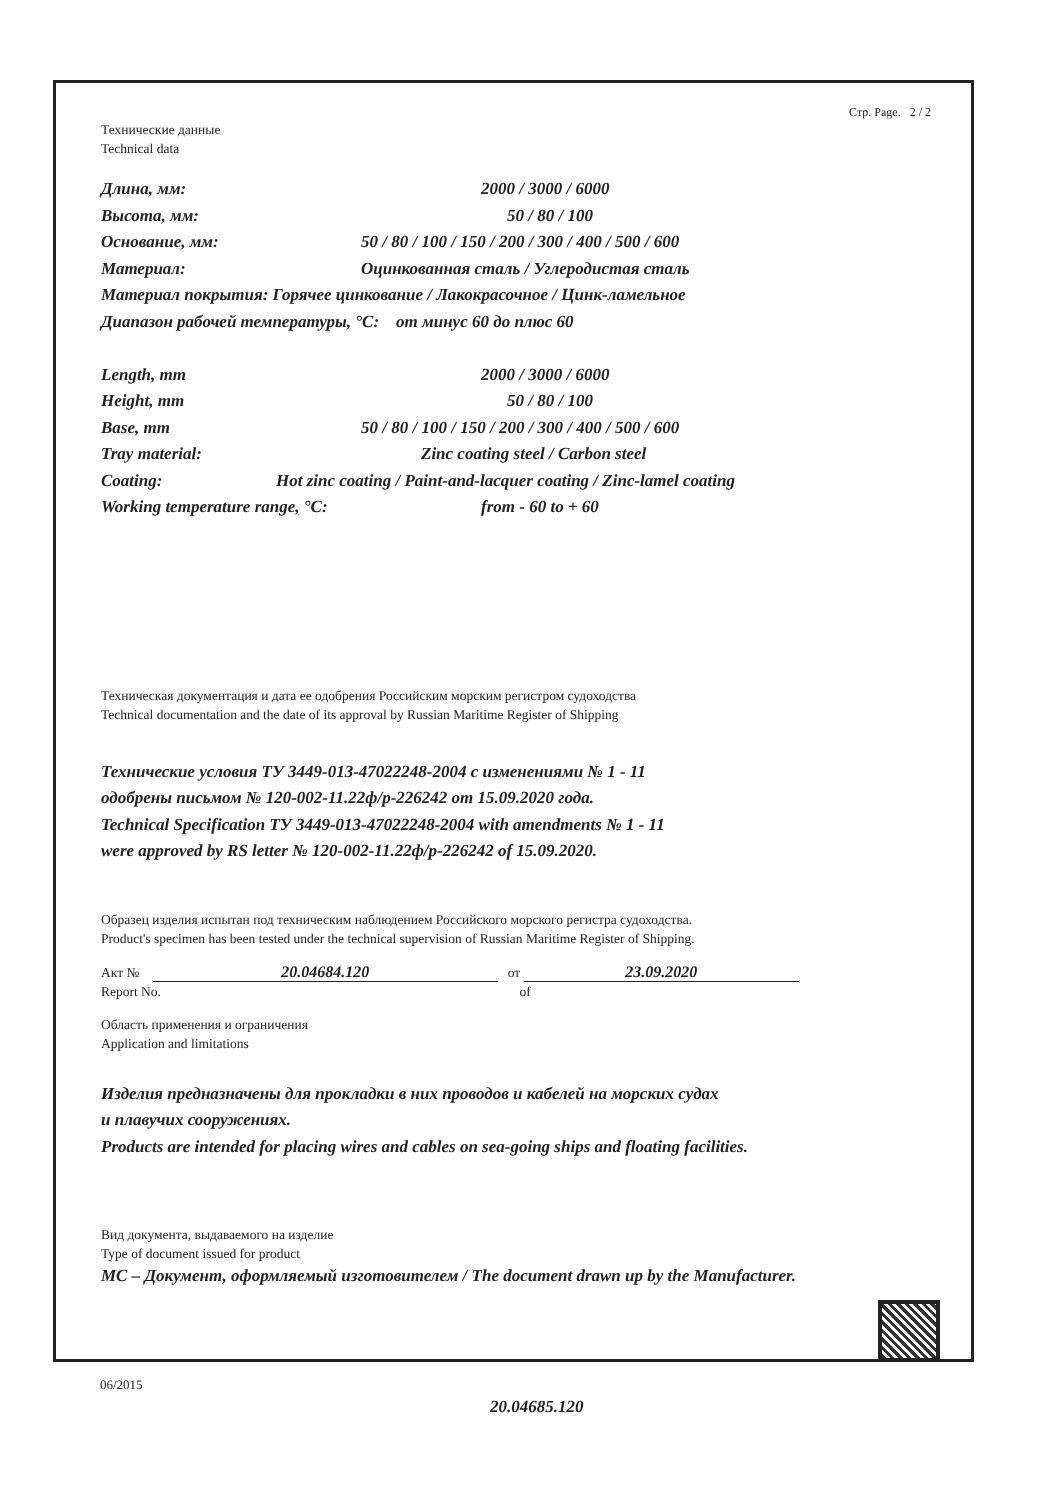Стр. Page. 2 / 2
Технические данные
Technical data
Длина, мм: 2000 / 3000 / 6000
Высота, мм: 50 / 80 / 100
Основание, мм: 50 / 80 / 100 / 150 / 200 / 300 / 400 / 500 / 600
Материал: Оцинкованная сталь / Углеродистая сталь
Материал покрытия: Горячее цинкование / Лакокрасочное / Цинк-ламельное
Диапазон рабочей температуры, °С: от минус 60 до плюс 60
Length, mm 2000 / 3000 / 6000
Height, mm 50 / 80 / 100
Base, mm 50 / 80 / 100 / 150 / 200 / 300 / 400 / 500 / 600
Tray material: Zinc coating steel / Carbon steel
Coating: Hot zinc coating / Paint-and-lacquer coating / Zinc-lamel coating
Working temperature range, °C: from - 60 to + 60
Техническая документация и дата ее одобрения Российским морским регистром судоходства
Technical documentation and the date of its approval by Russian Maritime Register of Shipping
Технические условия ТУ 3449-013-47022248-2004 с изменениями № 1 - 11
одобрены письмом № 120-002-11.22ф/р-226242 от 15.09.2020 года.
Technical Specification ТУ 3449-013-47022248-2004 with amendments № 1 - 11
were approved by RS letter № 120-002-11.22ф/р-226242 of 15.09.2020.
Образец изделия испытан под техническим наблюдением Российского морского регистра судоходства.
Product's specimen has been tested under the technical supervision of Russian Maritime Register of Shipping.
Акт № 20.04684.120 от 23.09.2020
Report No. of
Область применения и ограничения
Application and limitations
Изделия предназначены для прокладки в них проводов и кабелей на морских судах
и плавучих сооружениях.
Products are intended for placing wires and cables on sea-going ships and floating facilities.
Вид документа, выдаваемого на изделие
Type of document issued for product
МС – Документ, оформляемый изготовителем / The document drawn up by the Manufacturer.
06/2015
20.04685.120